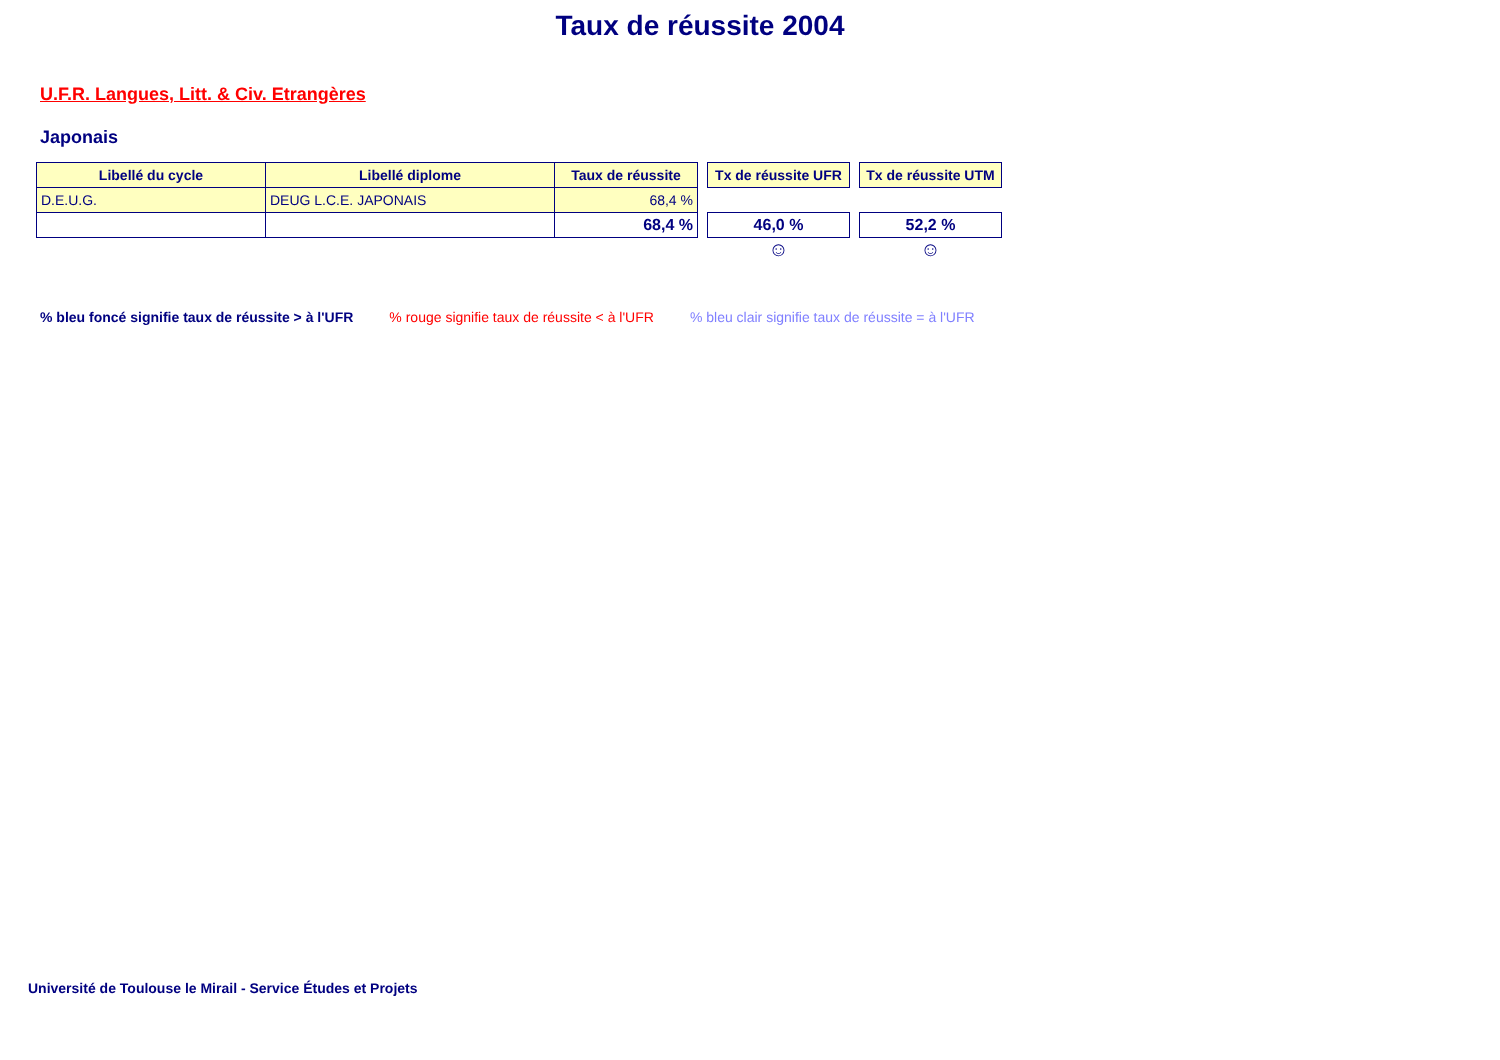Taux de réussite 2004
U.F.R. Langues, Litt. & Civ. Etrangères
Japonais
| Libellé du cycle | Libellé diplome | Taux de réussite |
| --- | --- | --- |
| D.E.U.G. | DEUG L.C.E. JAPONAIS | 68,4 % |
| | | 68,4 % |
| Tx de réussite UFR |
| --- |
| 46,0 % |
☺
| Tx de réussite UTM |
| --- |
| 52,2 % |
☺
% bleu foncé signifie taux de réussite > à l'UFR % rouge signifie taux de réussite < à l'UFR % bleu clair signifie taux de réussite = à l'UFR
Université de Toulouse le Mirail - Service Études et Projets